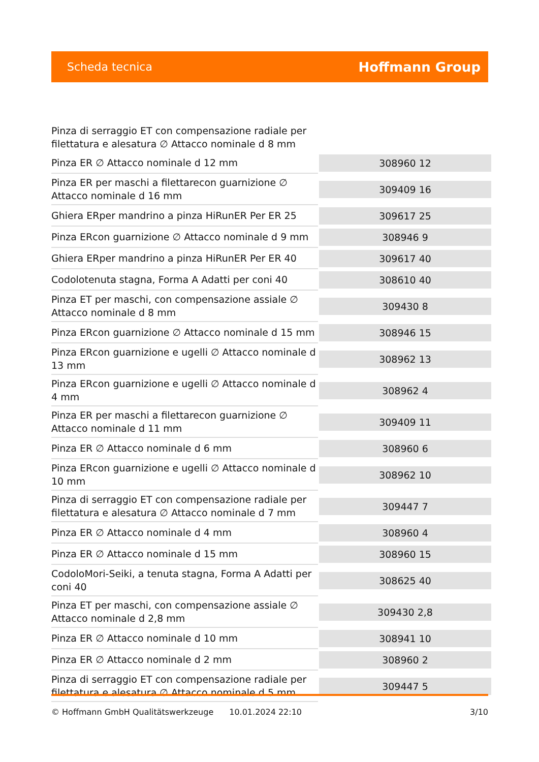Scheda tecnica Hoffmann Group
| Pinza di serraggio ET con compensazione radiale per filettatura e alesatura ∅ Attacco nominale d 8 mm | |
| Pinza ER ∅ Attacco nominale d 12 mm | 308960 12 |
| Pinza ER per maschi a filettarecon guarnizione ∅ Attacco nominale d 16 mm | 309409 16 |
| Ghiera ERper mandrino a pinza HiRunER Per ER 25 | 309617 25 |
| Pinza ERcon guarnizione ∅ Attacco nominale d 9 mm | 308946 9 |
| Ghiera ERper mandrino a pinza HiRunER Per ER 40 | 309617 40 |
| Codolotenuta stagna, Forma A Adatti per coni 40 | 308610 40 |
| Pinza ET per maschi, con compensazione assiale ∅ Attacco nominale d 8 mm | 309430 8 |
| Pinza ERcon guarnizione ∅ Attacco nominale d 15 mm | 308946 15 |
| Pinza ERcon guarnizione e ugelli ∅ Attacco nominale d 13 mm | 308962 13 |
| Pinza ERcon guarnizione e ugelli ∅ Attacco nominale d 4 mm | 308962 4 |
| Pinza ER per maschi a filettarecon guarnizione ∅ Attacco nominale d 11 mm | 309409 11 |
| Pinza ER ∅ Attacco nominale d 6 mm | 308960 6 |
| Pinza ERcon guarnizione e ugelli ∅ Attacco nominale d 10 mm | 308962 10 |
| Pinza di serraggio ET con compensazione radiale per filettatura e alesatura ∅ Attacco nominale d 7 mm | 309447 7 |
| Pinza ER ∅ Attacco nominale d 4 mm | 308960 4 |
| Pinza ER ∅ Attacco nominale d 15 mm | 308960 15 |
| CodoloMori-Seiki, a tenuta stagna, Forma A Adatti per coni 40 | 308625 40 |
| Pinza ET per maschi, con compensazione assiale ∅ Attacco nominale d 2,8 mm | 309430 2,8 |
| Pinza ER ∅ Attacco nominale d 10 mm | 308941 10 |
| Pinza ER ∅ Attacco nominale d 2 mm | 308960 2 |
| Pinza di serraggio ET con compensazione radiale per filettatura e alesatura ∅ Attacco nominale d 5 mm | 309447 5 |
© Hoffmann GmbH Qualitätswerkzeuge 10.01.2024 22:10 3/10